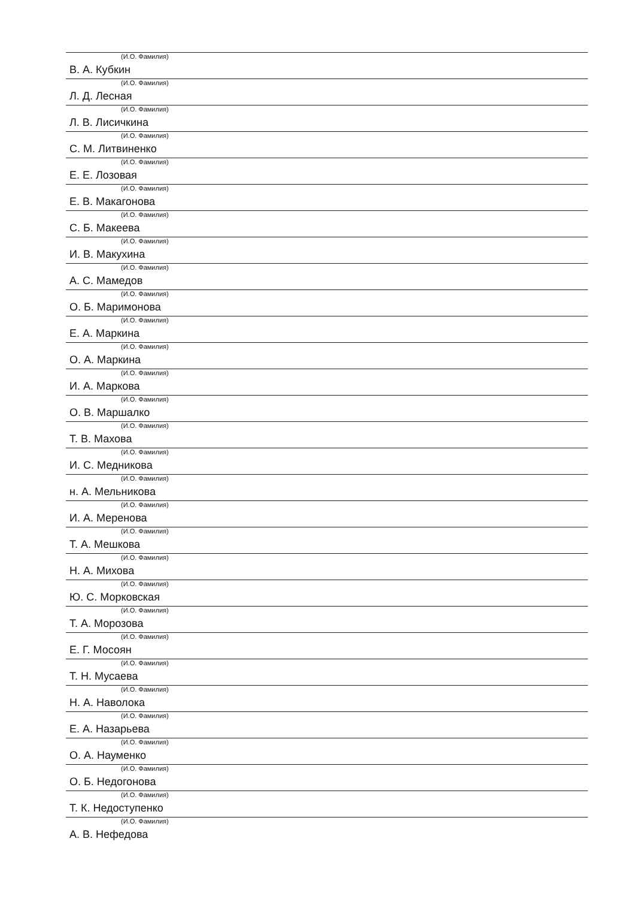(И.О. Фамилия)
В. А. Кубкин
(И.О. Фамилия)
Л. Д. Лесная
(И.О. Фамилия)
Л. В. Лисичкина
(И.О. Фамилия)
С. М. Литвиненко
(И.О. Фамилия)
Е. Е. Лозовая
(И.О. Фамилия)
Е. В. Макагонова
(И.О. Фамилия)
С. Б. Макеева
(И.О. Фамилия)
И. В. Макухина
(И.О. Фамилия)
А. С. Мамедов
(И.О. Фамилия)
О. Б. Маримонова
(И.О. Фамилия)
Е. А. Маркина
(И.О. Фамилия)
О. А. Маркина
(И.О. Фамилия)
И. А. Маркова
(И.О. Фамилия)
О. В. Маршалко
(И.О. Фамилия)
Т. В. Махова
(И.О. Фамилия)
И. С. Медникова
(И.О. Фамилия)
н. А. Мельникова
(И.О. Фамилия)
И. А. Меренова
(И.О. Фамилия)
Т. А. Мешкова
(И.О. Фамилия)
Н. А. Михова
(И.О. Фамилия)
Ю. С. Морковская
(И.О. Фамилия)
Т. А. Морозова
(И.О. Фамилия)
Е. Г. Мосоян
(И.О. Фамилия)
Т. Н. Мусаева
(И.О. Фамилия)
Н. А. Наволока
(И.О. Фамилия)
Е. А. Назарьева
(И.О. Фамилия)
О. А. Науменко
(И.О. Фамилия)
О. Б. Недогонова
(И.О. Фамилия)
Т. К. Недоступенко
(И.О. Фамилия)
А. В. Нефедова